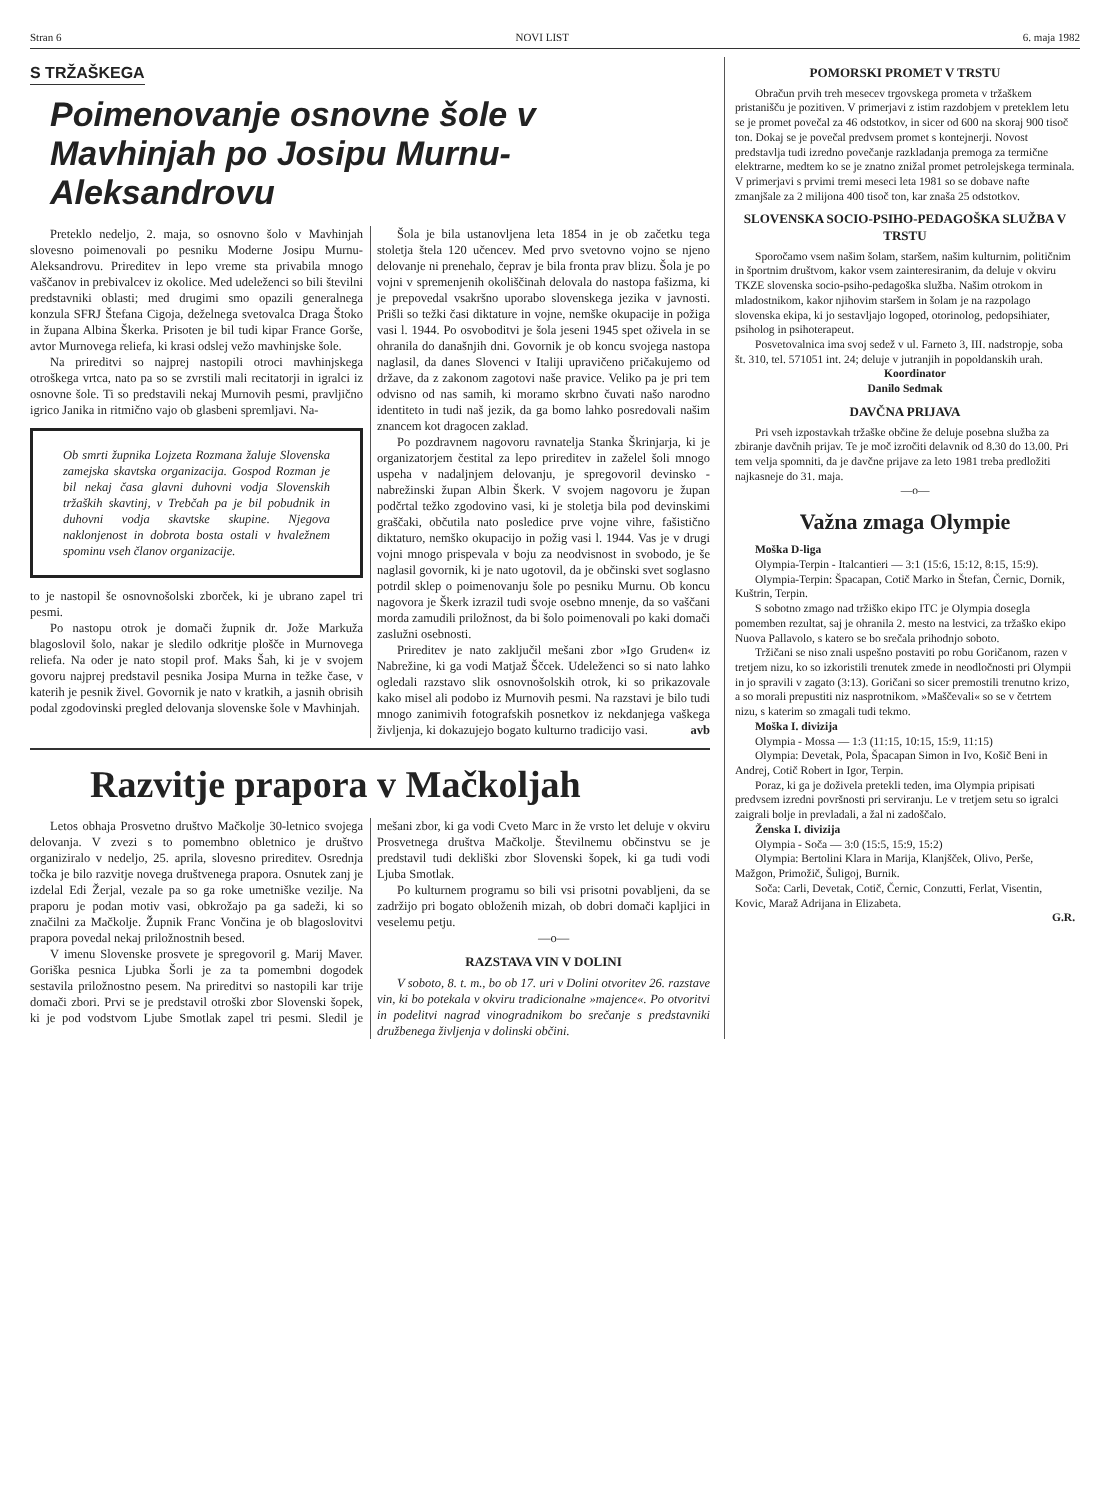Stran 6 NOVI LIST 6. maja 1982
S TRŽAŠKEGA
Poimenovanje osnovne šole v Mavhinjah po Josipu Murnu-Aleksandrovu
Preteklo nedeljo, 2. maja, so osnovno šolo v Mavhinjah slovesno poimenovali po pesniku Moderne Josipu Murnu-Aleksandrovu. Prireditev in lepo vreme sta privabila mnogo vaščanov in prebivalcev iz okolice. Med udeleženci so bili številni predstavniki oblasti; med drugimi smo opazili generalnega konzula SFRJ Štefana Cigoja, deželnega svetovalca Draga Štoko in župana Albina Škerka. Prisoten je bil tudi kipar France Gorše, avtor Murnovega reliefa, ki krasi odslej vežo mavhinjske šole.
Na prireditvi so najprej nastopili otroci mavhinjskega otroškega vrtca, nato pa so se zvrstili mali recitatorji in igralci iz osnovne šole. Ti so predstavili nekaj Murnovih pesmi, pravljično igrico Janika in ritmično vajo ob glasbeni spremljavi. Na-
Ob smrti župnika Lojzeta Rozmana žaluje Slovenska zamejska skavtska organizacija. Gospod Rozman je bil nekaj časa glavni duhovni vodja Slovenskih tržaških skavtinj, v Trebčah pa je bil pobudnik in duhovni vodja skavtske skupine. Njegova naklonjenost in dobrota bosta ostali v hvaležnem spominu vseh članov organizacije.
to je nastopil še osnovnošolski zborček, ki je ubrano zapel tri pesmi.
Po nastopu otrok je domači župnik dr. Jože Markuža blagoslovil šolo, nakar je sledilo odkritje plošče in Murnovega reliefa. Na oder je nato stopil prof. Maks Šah, ki je v svojem govoru najprej predstavil pesnika Josipa Murna in težke čase, v katerih je pesnik živel. Govornik je nato v kratkih, a jasnih obrisih podal zgodovinski pregled delovanja slovenske šole v Mavhinjah.
Šola je bila ustanovljena leta 1854 in je ob začetku tega stoletja štela 120 učencev. Med prvo svetovno vojno se njeno delovanje ni prenehalo, čeprav je bila fronta prav blizu. Šola je po vojni v spremenjenih okoliščinah delovala do nastopa fašizma, ki je prepovedal vsakršno uporabo slovenskega jezika v javnosti. Prišli so težki časi diktature in vojne, nemške okupacije in požiga vasi l. 1944. Po osvoboditvi je šola jeseni 1945 spet oživela in se ohranila do današnjih dni. Govornik je ob koncu svojega nastopa naglasil, da danes Slovenci v Italiji upravičeno pričakujemo od države, da z zakonom zagotovi naše pravice. Veliko pa je pri tem odvisno od nas samih, ki moramo skrbno čuvati našo narodno identiteto in tudi naš jezik, da ga bomo lahko posredovali našim znancem kot dragocen zaklad.
Po pozdravnem nagovoru ravnatelja Stanka Škrinjarja, ki je organizatorjem čestital za lepo prireditev in zaželel šoli mnogo uspeha v nadaljnjem delovanju, je spregovoril devinsko - nabrežinski župan Albin Škerk. V svojem nagovoru je župan podčrtal težko zgodovino vasi, ki je stoletja bila pod devinskimi graščaki, občutila nato posledice prve vojne vihre, fašistično diktaturo, nemško okupacijo in požig vasi l. 1944. Vas je v drugi vojni mnogo prispevala v boju za neodvisnost in svobodo, je še naglasil govornik, ki je nato ugotovil, da je občinski svet soglasno potrdil sklep o poimenovanju šole po pesniku Murnu. Ob koncu nagovora je Škerk izrazil tudi svoje osebno mnenje, da so vaščani morda zamudili priložnost, da bi šolo poimenovali po kaki domači zaslužni osebnosti.
Prireditev je nato zaključil mešani zbor »Igo Gruden« iz Nabrežine, ki ga vodi Matjaž Ščcek. Udeleženci so si nato lahko ogledali razstavo slik osnovnošolskih otrok, ki so prikazovale kako misel ali podobo iz Murnovih pesmi. Na razstavi je bilo tudi mnogo zanimivih fotografskih posnetkov iz nekdanjega vaškega življenja, ki dokazujejo bogato kulturno tradicijo vasi. avb
Razvitje prapora v Mačkoljah
Letos obhaja Prosvetno društvo Mačkolje 30-letnico svojega delovanja. V zvezi s to pomembno obletnico je društvo organiziralo v nedeljo, 25. aprila, slovesno prireditev. Osrednja točka je bilo razvitje novega društvenega prapora. Osnutek zanj je izdelal Edi Žerjal, vezale pa so ga roke umetniške vezilje. Na praporu je podan motiv vasi, obkrožajo pa ga sadeži, ki so značilni za Mačkolje. Župnik Franc Vončina je ob blagoslovitvi prapora povedal nekaj priložnostnih besed.
V imenu Slovenske prosvete je spregovoril g. Marij Maver. Goriška pesnica Ljubka Šorli je za ta pomembni dogodek sestavila priložnostno pesem. Na prireditvi so nastopili kar trije domači zbori. Prvi se je predstavil otroški zbor Slovenski šopek, ki je pod vodstvom Ljube Smotlak zapel tri pesmi. Sledil je mešani zbor, ki ga vodi Cveto Marc in že vrsto let deluje v okviru Prosvetnega društva Mačkolje. Številnemu občinstvu se je predstavil tudi dekliški zbor Slovenski šopek, ki ga tudi vodi Ljuba Smotlak.
Po kulturnem programu so bili vsi prisotni povabljeni, da se zadržijo pri bogato obloženih mizah, ob dobri domači kapljici in veselemu petju.
—o—
RAZSTAVA VIN V DOLINI
V soboto, 8. t. m., bo ob 17. uri v Dolini otvoritev 26. razstave vin, ki bo potekala v okviru tradicionalne »majence«. Po otvoritvi in podelitvi nagrad vinogradnikom bo srečanje s predstavniki družbenega življenja v dolinski občini.
POMORSKI PROMET V TRSTU
Obračun prvih treh mesecev trgovskega prometa v tržaškem pristanišču je pozitiven. V primerjavi z istim razdobjem v preteklem letu se je promet povečal za 46 odstotkov, in sicer od 600 na skoraj 900 tisoč ton. Dokaj se je povečal predvsem promet s kontejnerji. Novost predstavlja tudi izredno povečanje razkladanja premoga za termične elektrarne, medtem ko se je znatno znižal promet petrolejskega terminala. V primerjavi s prvimi tremi meseci leta 1981 so se dobave nafte zmanjšale za 2 milijona 400 tisoč ton, kar znaša 25 odstotkov.
SLOVENSKA SOCIO-PSIHO-PEDAGOŠKA SLUŽBA V TRSTU
Sporočamo vsem našim šolam, staršem, našim kulturnim, političnim in športnim društvom, kakor vsem zainteresiranim, da deluje v okviru TKZE slovenska socio-psiho-pedagoška služba. Našim otrokom in mladostnikom, kakor njihovim staršem in šolam je na razpolago slovenska ekipa, ki jo sestavljajo logoped, otorinolog, pedopsihiater, psiholog in psihoterapeut.
Posvetovalnica ima svoj sedež v ul. Farneto 3, III. nadstropje, soba št. 310, tel. 571051 int. 24; deluje v jutranjih in popoldanskih urah.
Koordinator
Danilo Sedmak
DAVČNA PRIJAVA
Pri vseh izpostavkah tržaške občine že deluje posebna služba za zbiranje davčnih prijav. Te je moč izročiti delavnik od 8.30 do 13.00. Pri tem velja spomniti, da je davčne prijave za leto 1981 treba predložiti najkasneje do 31. maja.
—o—
Važna zmaga Olympie
Moška D-liga
Olympia-Terpin - Italcantieri — 3:1 (15:6, 15:12, 8:15, 15:9).
Olympia-Terpin: Špacapan, Cotič Marko in Štefan, Černic, Dornik, Kuštrin, Terpin.
S sobotno zmago nad tržiško ekipo ITC je Olympia dosegla pomemben rezultat, saj je ohranila 2. mesto na lestvici, za tržaško ekipo Nuova Pallavolo, s katero se bo srečala prihodnjo soboto.
Tržičani se niso znali uspešno postaviti po robu Goričanom, razen v tretjem nizu, ko so izkoristili trenutek zmede in neodločnosti pri Olympii in jo spravili v zagato (3:13). Goričani so sicer premostili trenutno krizo, a so morali prepustiti niz nasprotnikom. »Maščevali« so se v četrtem nizu, s katerim so zmagali tudi tekmo.
Moška I. divizija
Olympia - Mossa — 1:3 (11:15, 10:15, 15:9, 11:15)
Olympia: Devetak, Pola, Špacapan Simon in Ivo, Košič Beni in Andrej, Cotič Robert in Igor, Terpin.
Poraz, ki ga je doživela pretekli teden, ima Olympia pripisati predvsem izredni površnosti pri serviranju. Le v tretjem setu so igralci zaigrali bolje in prevladali, a žal ni zadoščalo.
Ženska I. divizija
Olympia - Soča — 3:0 (15:5, 15:9, 15:2)
Olympia: Bertolini Klara in Marija, Klanjšček, Olivo, Perše, Mažgon, Primožič, Šuligoj, Burnik.
Soča: Carli, Devetak, Cotič, Černic, Conzutti, Ferlat, Visentin, Kovic, Maraž Adrijana in Elizabeta.
G.R.